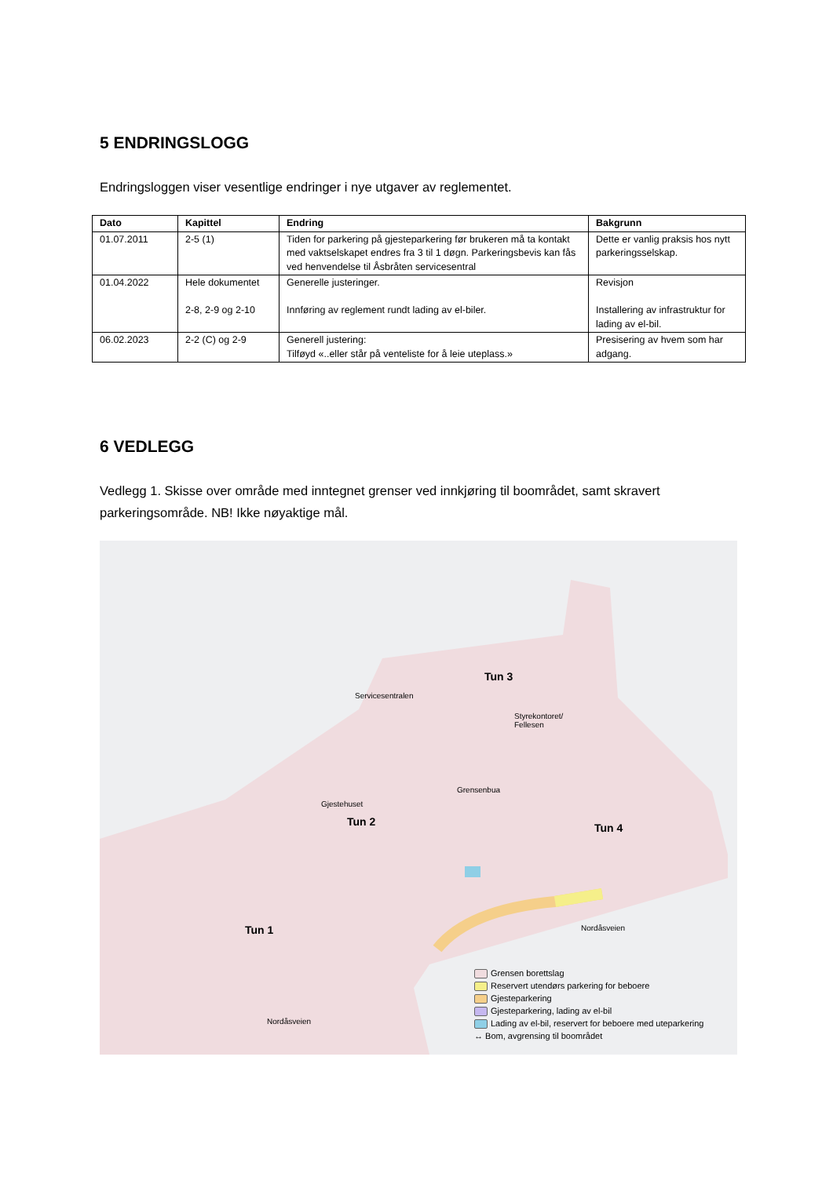5 ENDRINGSLOGG
Endringsloggen viser vesentlige endringer i nye utgaver av reglementet.
| Dato | Kapittel | Endring | Bakgrunn |
| --- | --- | --- | --- |
| 01.07.2011 | 2-5 (1) | Tiden for parkering på gjesteparkering før brukeren må ta kontakt med vaktselskapet endres fra 3 til 1 døgn. Parkeringsbevis kan fås ved henvendelse til Åsbråten servicesentral | Dette er vanlig praksis hos nytt parkeringsselskap. |
| 01.04.2022 | Hele dokumentet 2-8, 2-9 og 2-10 | Generelle justeringer. Innføring av reglement rundt lading av el-biler. | Revisjon Installering av infrastruktur for lading av el-bil. |
| 06.02.2023 | 2-2 (C) og 2-9 | Generell justering: Tilføyd «..eller står på venteliste for å leie uteplass.» | Presisering av hvem som har adgang. |
6 VEDLEGG
Vedlegg 1. Skisse over område med inntegnet grenser ved innkjøring til boområdet, samt skravert parkeringsområde. NB! Ikke nøyaktige mål.
Tun 3
Servicesentralen
Styrekontoret/
Fellesen
Grensenbua
Gjestehuset
Tun 2 Tun 4
Tun 1 Nordåsveien
Nordåsveien
Grensen borettslag
Reservert utendørs parkering for beboere
Gjesteparkering
Gjesteparkering, lading av el-bil
Lading av el-bil, reservert for beboere med uteparkering
↔ Bom, avgrensing til boområdet